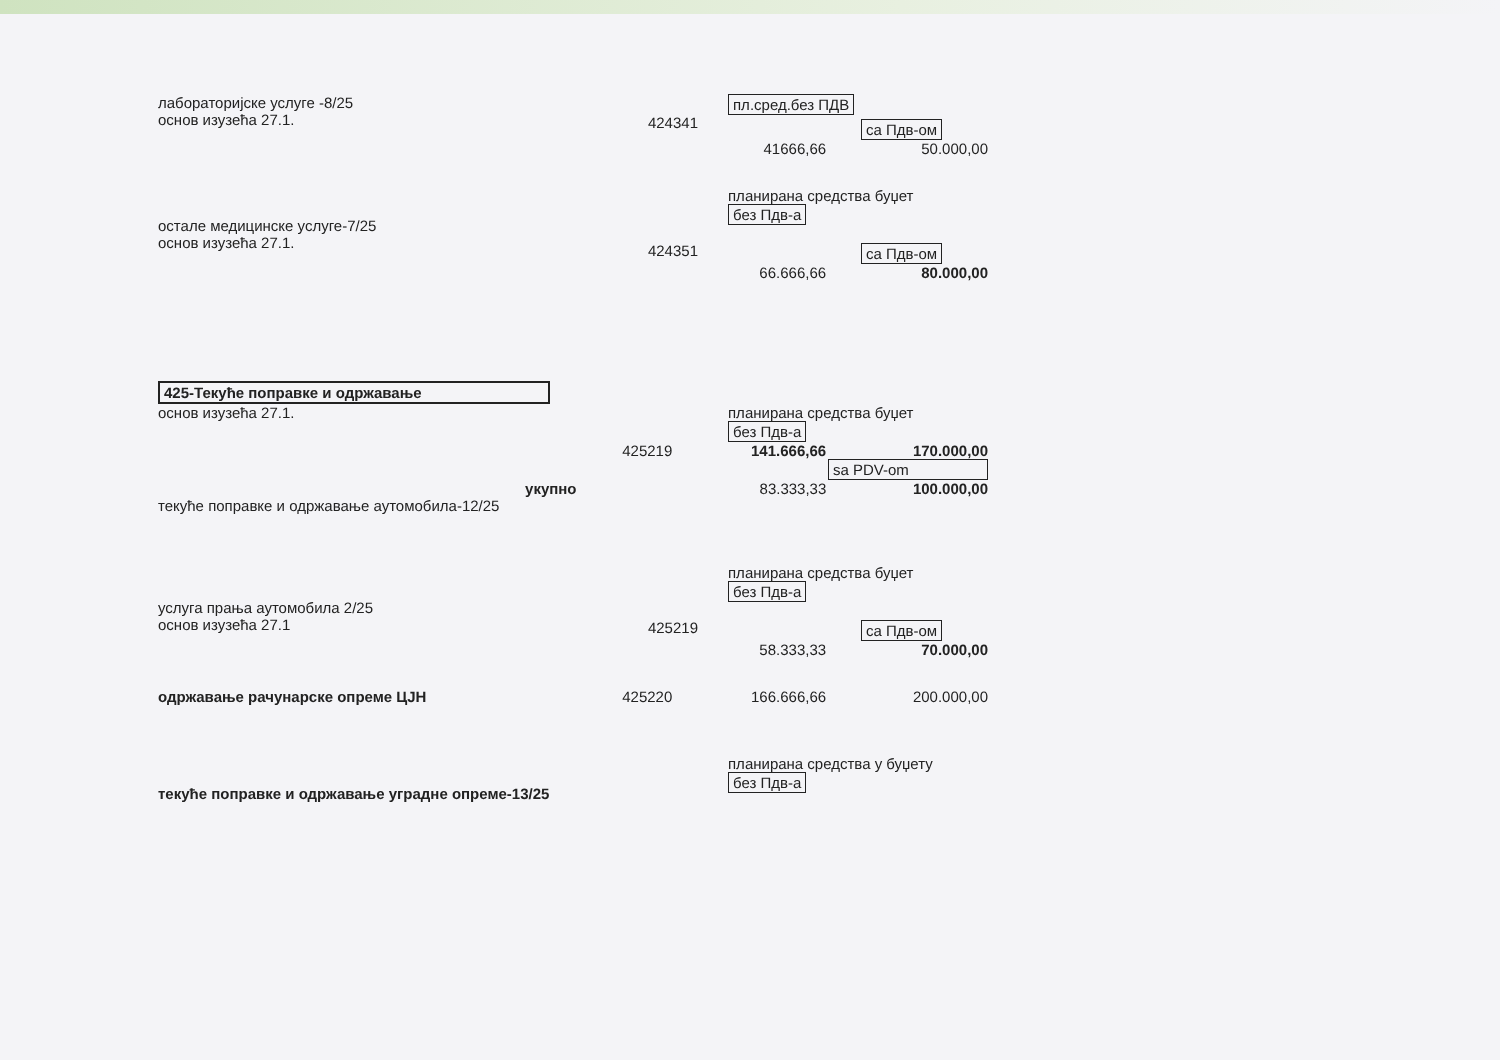лабораторијске услуге -8/25
основ изузећа 27.1.
424341
пл.сред.без ПДВ
са Пдв-ом
41666,66 50.000,00
остале медицинске услуге-7/25
основ изузећа 27.1.
424351
планирана средства буџет
без Пдв-а
са Пдв-ом
66.666,66 80.000,00
425-Текуће поправке и одржавање
основ изузећа 27.1. планирана средства буџет
без Пдв-а
425219 141.666,66 170.000,00
sa PDV-om
укупно 83.333,33 100.000,00
текуће поправке и одржавање аутомобила-12/25
услуга прања аутомобила 2/25
основ изузећа 27.1
425219
планирана средства буџет
без Пдв-а
са Пдв-ом
58.333,33 70.000,00
одржавање рачунарске опреме ЦЈН 425220 166.666,66 200.000,00
текуће поправке и одржавање уградне опреме-13/25
планирана средства у буџету
без Пдв-а